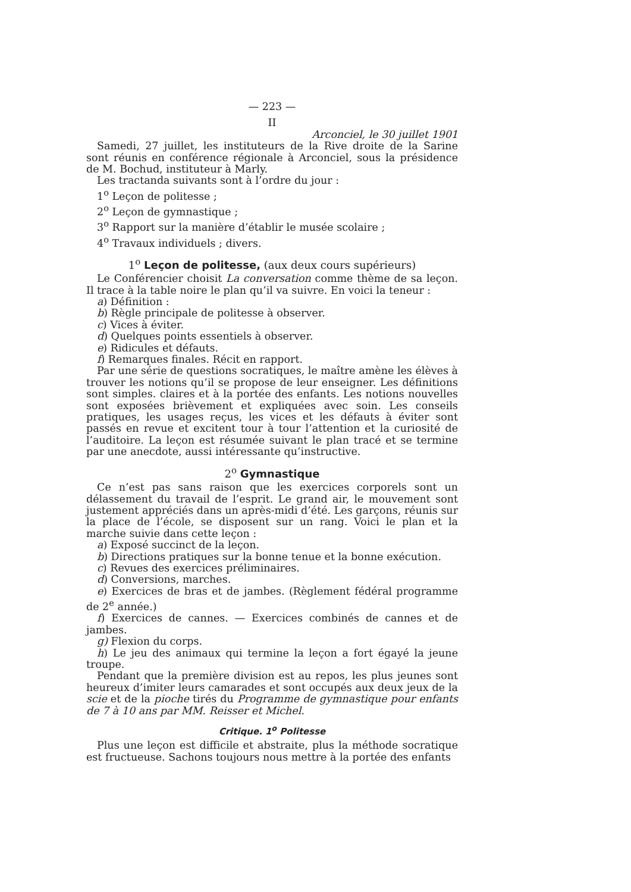— 223 —
II
Arconciel, le 30 juillet 1901
Samedi, 27 juillet, les instituteurs de la Rive droite de la Sarine sont réunis en conférence régionale à Arconciel, sous la présidence de M. Bochud, instituteur à Marly.
Les tractanda suivants sont à l’ordre du jour :
1<sup>o</sup> Leçon de politesse ;
2<sup>o</sup> Leçon de gymnastique ;
3<sup>o</sup> Rapport sur la manière d’établir le musée scolaire ;
4<sup>o</sup> Travaux individuels ; divers.
1<sup>o</sup> Leçon de politesse, (aux deux cours supérieurs)
Le Conférencier choisit La conversation comme thème de sa leçon. Il trace à la table noire le plan qu’il va suivre. En voici la teneur :
a) Définition :
b) Règle principale de politesse à observer.
c) Vices à éviter.
d) Quelques points essentiels à observer.
e) Ridicules et défauts.
f) Remarques finales. Récit en rapport.
Par une série de questions socratiques, le maître amène les élèves à trouver les notions qu’il se propose de leur enseigner. Les définitions sont simples. claires et à la portée des enfants. Les notions nouvelles sont exposées brièvement et expliquées avec soin. Les conseils pratiques, les usages reçus, les vices et les défauts à éviter sont passés en revue et excitent tour à tour l’attention et la curiosité de l’auditoire. La leçon est résumée suivant le plan tracé et se termine par une anecdote, aussi intéressante qu’instructive.
2<sup>o</sup> Gymnastique
Ce n’est pas sans raison que les exercices corporels sont un délassement du travail de l’esprit. Le grand air, le mouvement sont justement appréciés dans un après-midi d’été. Les garçons, réunis sur la place de l’école, se disposent sur un rang. Voici le plan et la marche suivie dans cette leçon :
a) Exposé succinct de la leçon.
b) Directions pratiques sur la bonne tenue et la bonne exécution.
c) Revues des exercices préliminaires.
d) Conversions, marches.
e) Exercices de bras et de jambes. (Règlement fédéral programme de 2<sup>e</sup> année.)
f) Exercices de cannes. — Exercices combinés de cannes et de jambes.
g) Flexion du corps.
h) Le jeu des animaux qui termine la leçon a fort égayé la jeune troupe.
Pendant que la première division est au repos, les plus jeunes sont heureux d’imiter leurs camarades et sont occupés aux deux jeux de la scie et de la pioche tirés du Programme de gymnastique pour enfants de 7 à 10 ans par MM. Reisser et Michel.
Critique. 1<sup>o</sup> Politesse
Plus une leçon est difficile et abstraite, plus la méthode socratique est fructueuse. Sachons toujours nous mettre à la portée des enfants